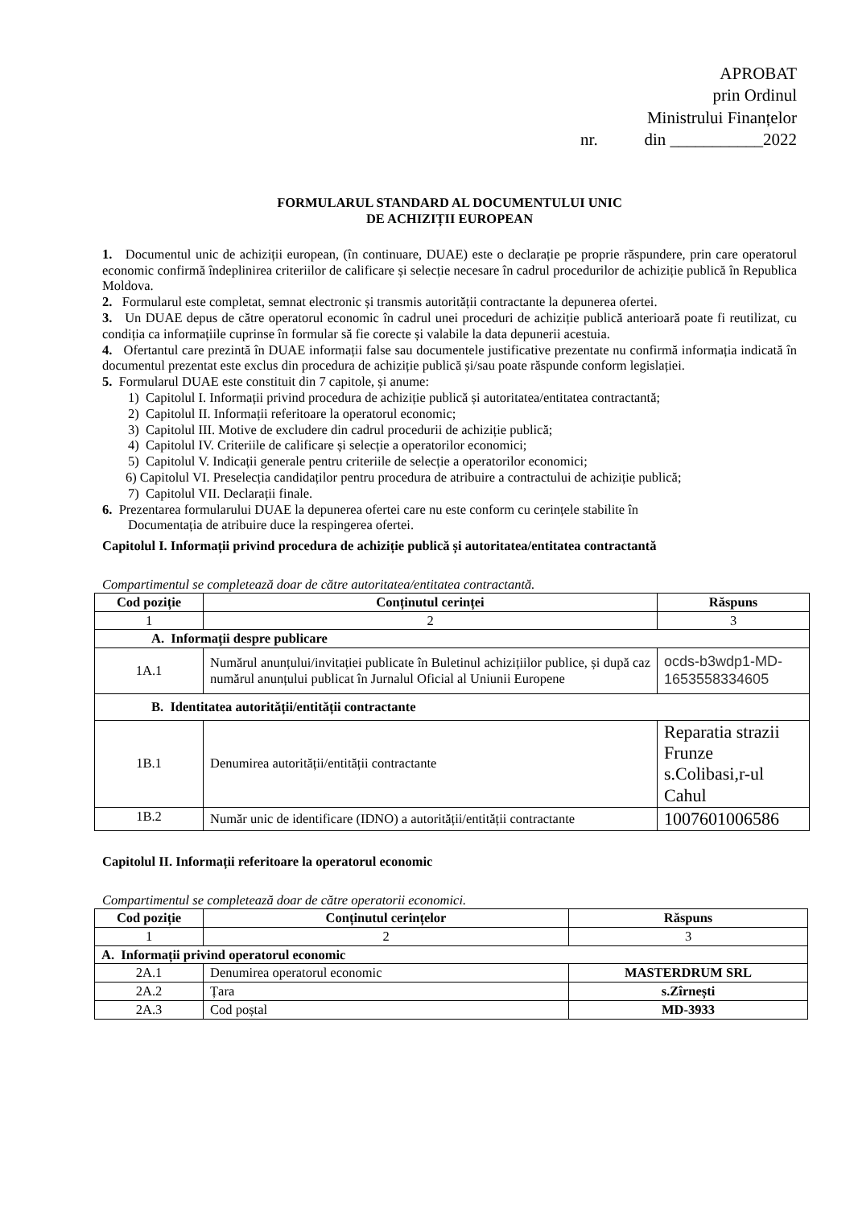APROBAT
prin Ordinul
Ministrului Finanțelor
nr. din ___________2022
FORMULARUL STANDARD AL DOCUMENTULUI UNIC
DE ACHIZIȚII EUROPEAN
1. Documentul unic de achiziții european, (în continuare, DUAE) este o declarație pe proprie răspundere, prin care operatorul economic confirmă îndeplinirea criteriilor de calificare și selecție necesare în cadrul procedurilor de achiziție publică în Republica Moldova.
2. Formularul este completat, semnat electronic și transmis autorității contractante la depunerea ofertei.
3. Un DUAE depus de către operatorul economic în cadrul unei proceduri de achiziție publică anterioară poate fi reutilizat, cu condiția ca informațiile cuprinse în formular să fie corecte și valabile la data depunerii acestuia.
4. Ofertantul care prezintă în DUAE informații false sau documentele justificative prezentate nu confirmă informația indicată în documentul prezentat este exclus din procedura de achiziție publică și/sau poate răspunde conform legislației.
5. Formularul DUAE este constituit din 7 capitole, și anume:
1) Capitolul I. Informații privind procedura de achiziție publică și autoritatea/entitatea contractantă;
2) Capitolul II. Informații referitoare la operatorul economic;
3) Capitolul III. Motive de excludere din cadrul procedurii de achiziție publică;
4) Capitolul IV. Criteriile de calificare și selecție a operatorilor economici;
5) Capitolul V. Indicații generale pentru criteriile de selecție a operatorilor economici;
6) Capitolul VI. Preselecția candidaților pentru procedura de atribuire a contractului de achiziție publică;
7) Capitolul VII. Declarații finale.
6. Prezentarea formularului DUAE la depunerea ofertei care nu este conform cu cerințele stabilite în
Documentația de atribuire duce la respingerea ofertei.
Capitolul I. Informații privind procedura de achiziție publică și autoritatea/entitatea contractantă
Compartimentul se completează doar de către autoritatea/entitatea contractantă.
| Cod poziție | Conținutul cerinței | Răspuns |
| --- | --- | --- |
| 1 | 2 | 3 |
| A. Informații despre publicare | | |
| 1A.1 | Numărul anunțului/invitației publicate în Buletinul achizițiilor publice, și după caz numărul anunțului publicat în Jurnalul Oficial al Uniunii Europene | ocds-b3wdp1-MD-1653558334605 |
| B. Identitatea autorității/entității contractante | | |
| 1B.1 | Denumirea autorității/entității contractante | Reparatia strazii Frunze s.Colibasi,r-ul Cahul |
| 1B.2 | Număr unic de identificare (IDNO) a autorității/entității contractante | 1007601006586 |
Capitolul II. Informații referitoare la operatorul economic
Compartimentul se completează doar de către operatorii economici.
| Cod poziție | Conținutul cerințelor | Răspuns |
| --- | --- | --- |
| 1 | 2 | 3 |
| A. Informații privind operatorul economic | | |
| 2A.1 | Denumirea operatorul economic | MASTERDRUM SRL |
| 2A.2 | Țara | s.Zîrnești |
| 2A.3 | Cod poștal | MD-3933 |